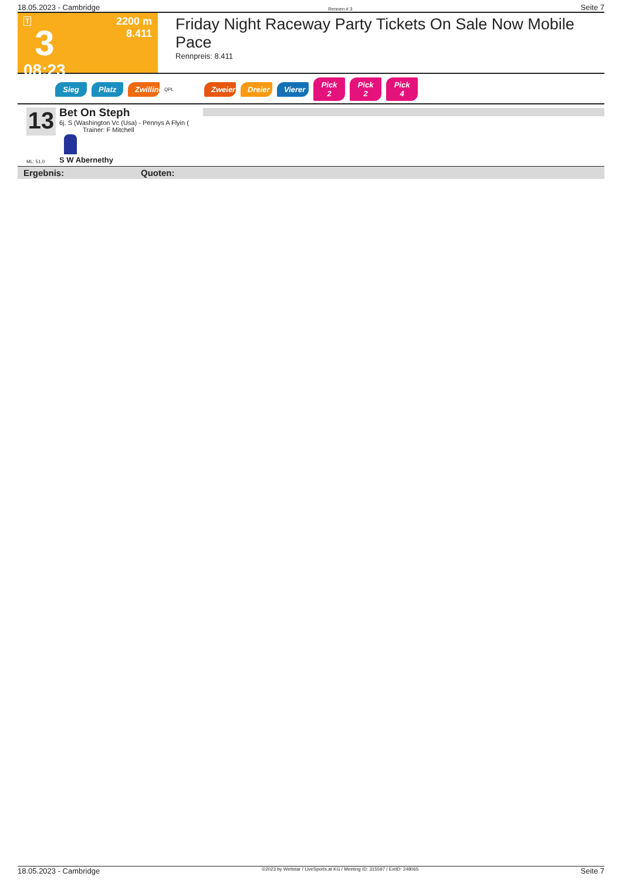18.05.2023 - Cambridge Rennen # 3 Seite 7
T
3
08:23
2200 m
8.411
Friday Night Raceway Party Tickets On Sale Now Mobile Pace
Rennpreis: 8.411
Sieg Platz Zwilling QPL Zweier Dreier Vierer Pick 2 Pick 2 Pick 4
13
ML: 51,0
Bet On Steph
6j. S (Washington Vc (Usa) - Pennys A Flyin (
Trainer: F Mitchell
S W Abernethy
Ergebnis: Quoten:
18.05.2023 - Cambridge ©2023 by Wettstar / LiveSports.at KG / Meeting ID: 315597 / ExtID: 248065 Seite 7